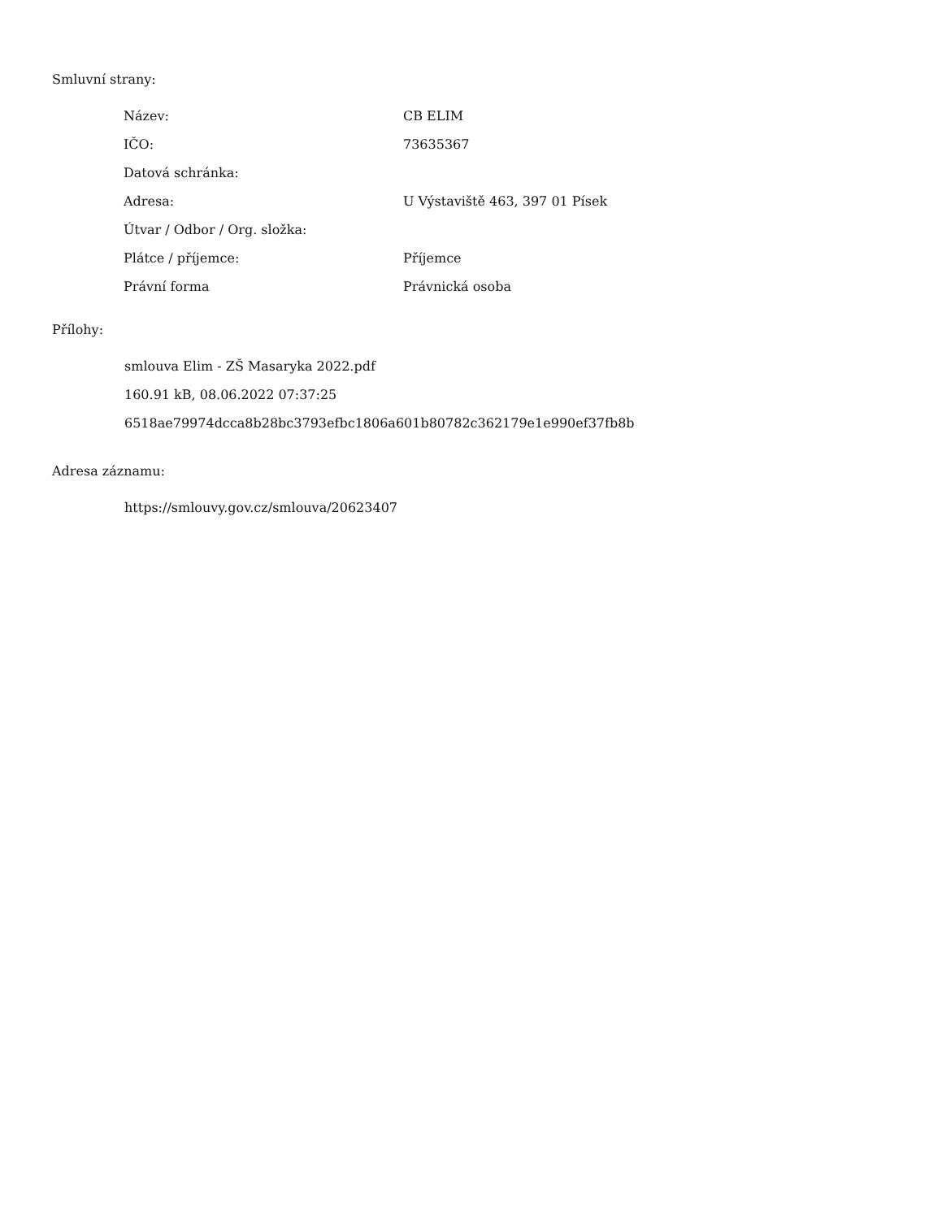Smluvní strany:
| Název: | CB ELIM |
| IČO: | 73635367 |
| Datová schránka: | |
| Adresa: | U Výstaviště 463, 397 01 Písek |
| Útvar / Odbor / Org. složka: | |
| Plátce / příjemce: | Příjemce |
| Právní forma | Právnická osoba |
Přílohy:
smlouva Elim - ZŠ Masaryka 2022.pdf
160.91 kB, 08.06.2022 07:37:25
6518ae79974dcca8b28bc3793efbc1806a601b80782c362179e1e990ef37fb8b
Adresa záznamu:
https://smlouvy.gov.cz/smlouva/20623407